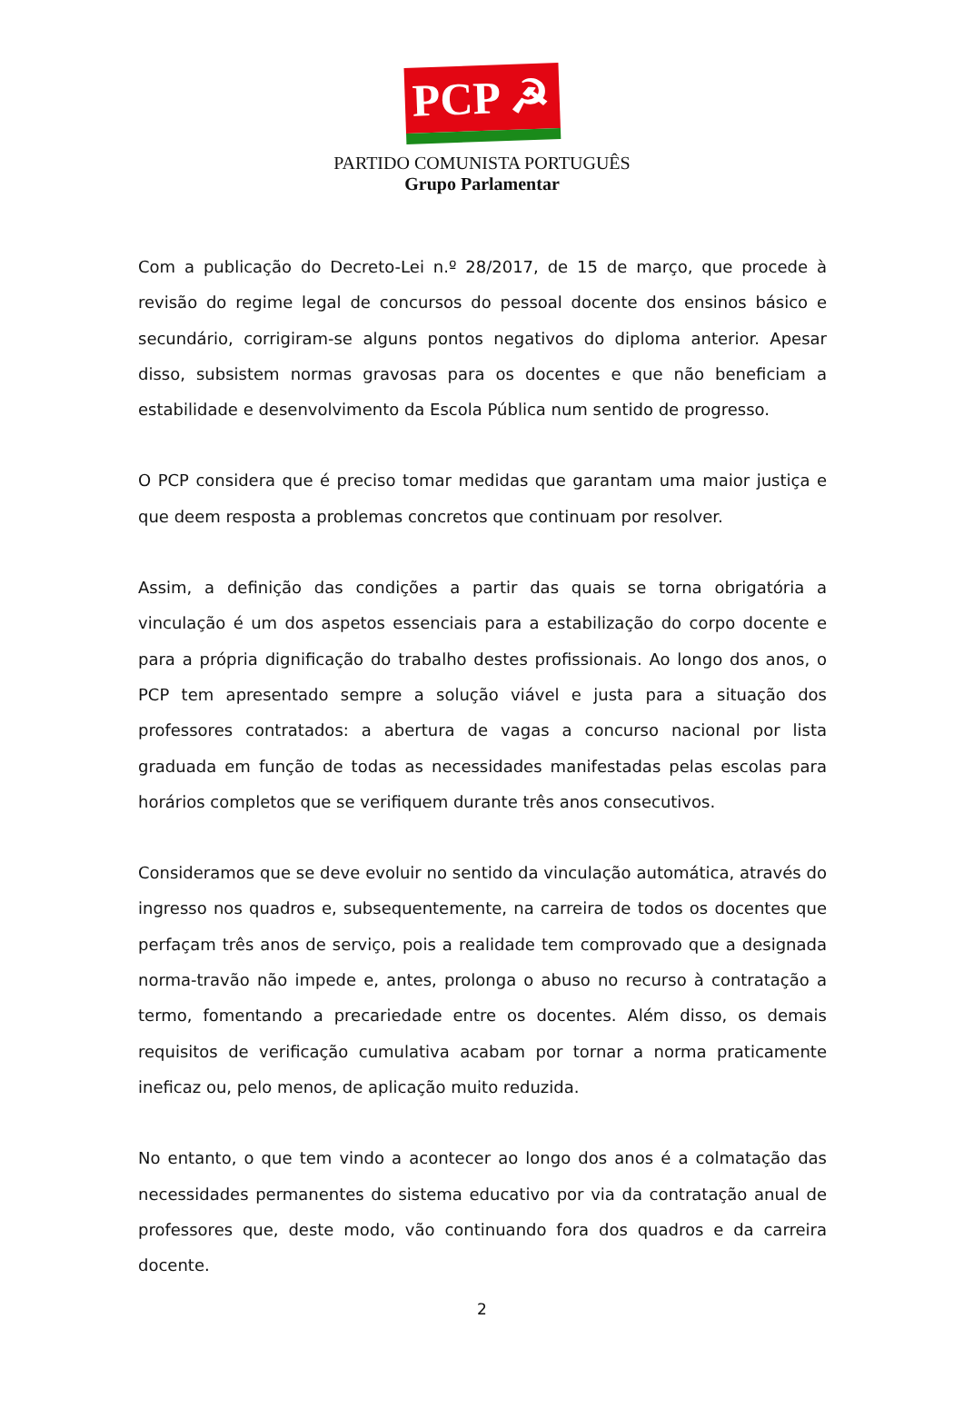PCP ☭
PARTIDO COMUNISTA PORTUGUÊS
Grupo Parlamentar
Com a publicação do Decreto-Lei n.º 28/2017, de 15 de março, que procede à revisão do regime legal de concursos do pessoal docente dos ensinos básico e secundário, corrigiram-se alguns pontos negativos do diploma anterior. Apesar disso, subsistem normas gravosas para os docentes e que não beneficiam a estabilidade e desenvolvimento da Escola Pública num sentido de progresso.
O PCP considera que é preciso tomar medidas que garantam uma maior justiça e que deem resposta a problemas concretos que continuam por resolver.
Assim, a definição das condições a partir das quais se torna obrigatória a vinculação é um dos aspetos essenciais para a estabilização do corpo docente e para a própria dignificação do trabalho destes profissionais. Ao longo dos anos, o PCP tem apresentado sempre a solução viável e justa para a situação dos professores contratados: a abertura de vagas a concurso nacional por lista graduada em função de todas as necessidades manifestadas pelas escolas para horários completos que se verifiquem durante três anos consecutivos.
Consideramos que se deve evoluir no sentido da vinculação automática, através do ingresso nos quadros e, subsequentemente, na carreira de todos os docentes que perfaçam três anos de serviço, pois a realidade tem comprovado que a designada norma-travão não impede e, antes, prolonga o abuso no recurso à contratação a termo, fomentando a precariedade entre os docentes. Além disso, os demais requisitos de verificação cumulativa acabam por tornar a norma praticamente ineficaz ou, pelo menos, de aplicação muito reduzida.
No entanto, o que tem vindo a acontecer ao longo dos anos é a colmatação das necessidades permanentes do sistema educativo por via da contratação anual de professores que, deste modo, vão continuando fora dos quadros e da carreira docente.
2